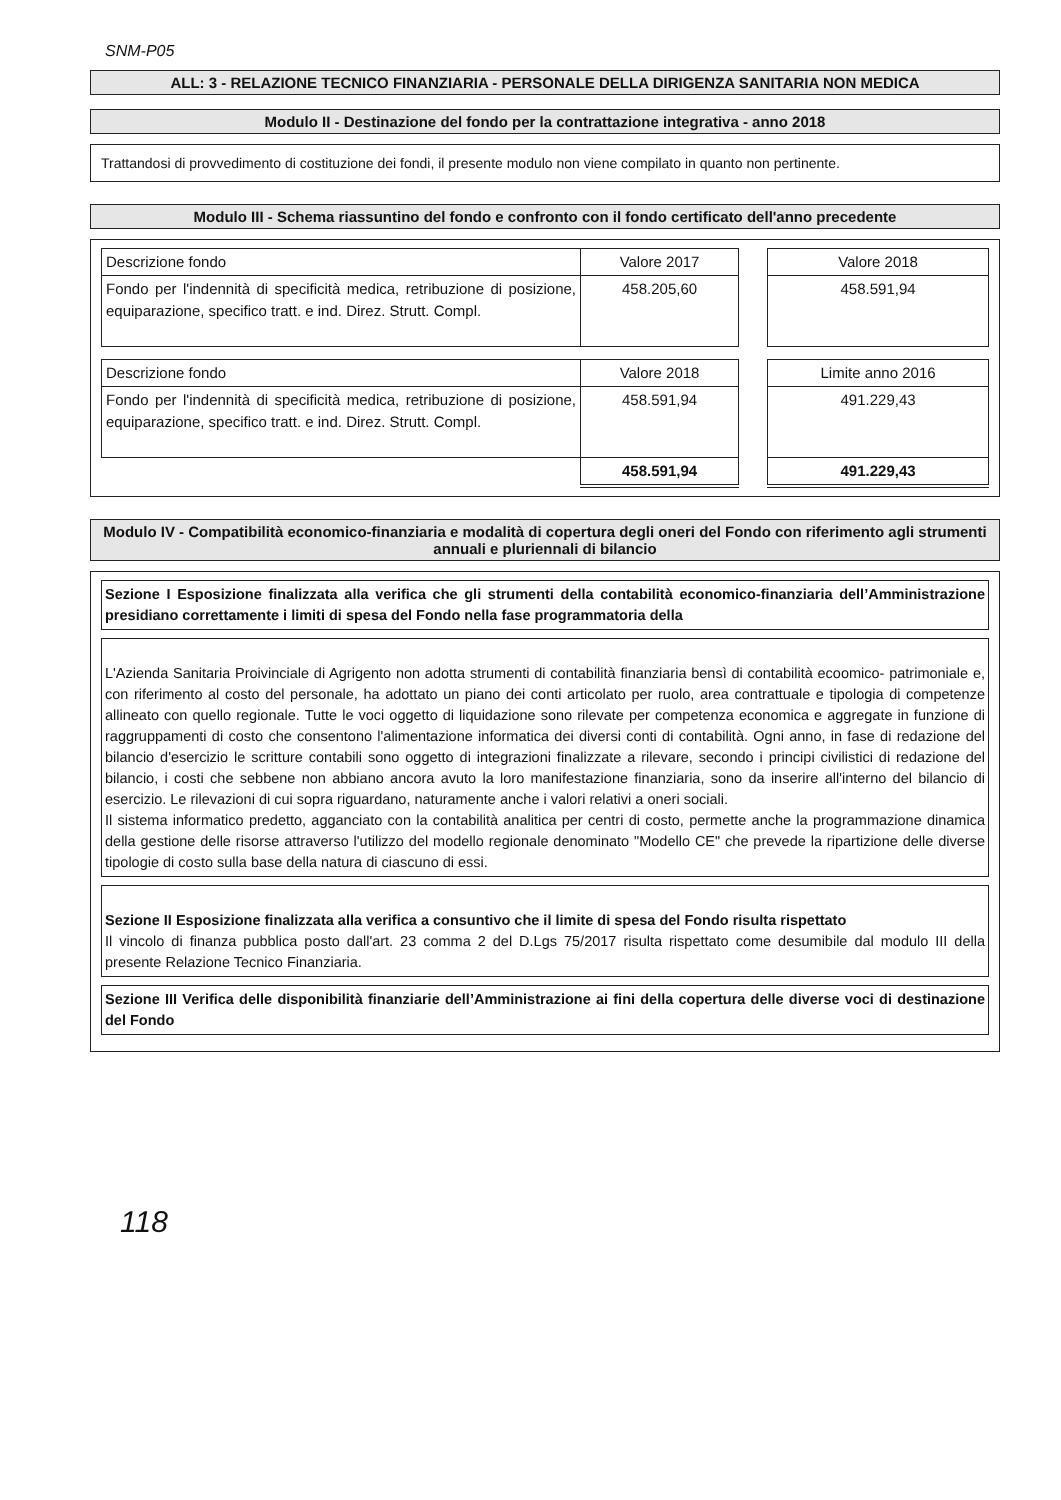SNM-P05
ALL: 3 - RELAZIONE TECNICO FINANZIARIA - PERSONALE DELLA DIRIGENZA SANITARIA NON MEDICA
Modulo II - Destinazione del fondo per la contrattazione integrativa - anno 2018
Trattandosi di provvedimento di costituzione dei fondi, il presente modulo non viene compilato in quanto non pertinente.
Modulo III - Schema riassuntino del fondo e confronto con il fondo certificato dell'anno precedente
| Descrizione fondo | Valore 2017 | | Valore 2018 |
| Fondo per l'indennità di specificità medica, retribuzione di posizione, equiparazione, specifico tratt. e ind. Direz. Strutt. Compl. | 458.205,60 | | 458.591,94 |
| Descrizione fondo | Valore 2018 | | Limite anno 2016 |
| Fondo per l'indennità di specificità medica, retribuzione di posizione, equiparazione, specifico tratt. e ind. Direz. Strutt. Compl. | 458.591,94 | | 491.229,43 |
| | 458.591,94 | | 491.229,43 |
Modulo IV - Compatibilità economico-finanziaria e modalità di copertura degli oneri del Fondo con riferimento agli strumenti annuali e pluriennali di bilancio
Sezione I Esposizione finalizzata alla verifica che gli strumenti della contabilità economico-finanziaria dell’Amministrazione presidiano correttamente i limiti di spesa del Fondo nella fase programmatoria della
L'Azienda Sanitaria Proivinciale di Agrigento non adotta strumenti di contabilità finanziaria bensì di contabilità ecoomico- patrimoniale e, con riferimento al costo del personale, ha adottato un piano dei conti articolato per ruolo, area contrattuale e tipologia di competenze allineato con quello regionale. Tutte le voci oggetto di liquidazione sono rilevate per competenza economica e aggregate in funzione di raggruppamenti di costo che consentono l'alimentazione informatica dei diversi conti di contabilità. Ogni anno, in fase di redazione del bilancio d'esercizio le scritture contabili sono oggetto di integrazioni finalizzate a rilevare, secondo i principi civilistici di redazione del bilancio, i costi che sebbene non abbiano ancora avuto la loro manifestazione finanziaria, sono da inserire all'interno del bilancio di esercizio. Le rilevazioni di cui sopra riguardano, naturamente anche i valori relativi a oneri sociali.
Il sistema informatico predetto, agganciato con la contabilità analitica per centri di costo, permette anche la programmazione dinamica della gestione delle risorse attraverso l'utilizzo del modello regionale denominato "Modello CE" che prevede la ripartizione delle diverse tipologie di costo sulla base della natura di ciascuno di essi.
Sezione II Esposizione finalizzata alla verifica a consuntivo che il limite di spesa del Fondo risulta rispettato
Il vincolo di finanza pubblica posto dall'art. 23 comma 2 del D.Lgs 75/2017 risulta rispettato come desumibile dal modulo III della presente Relazione Tecnico Finanziaria.
Sezione III Verifica delle disponibilità finanziarie dell’Amministrazione ai fini della copertura delle diverse voci di destinazione del Fondo
118